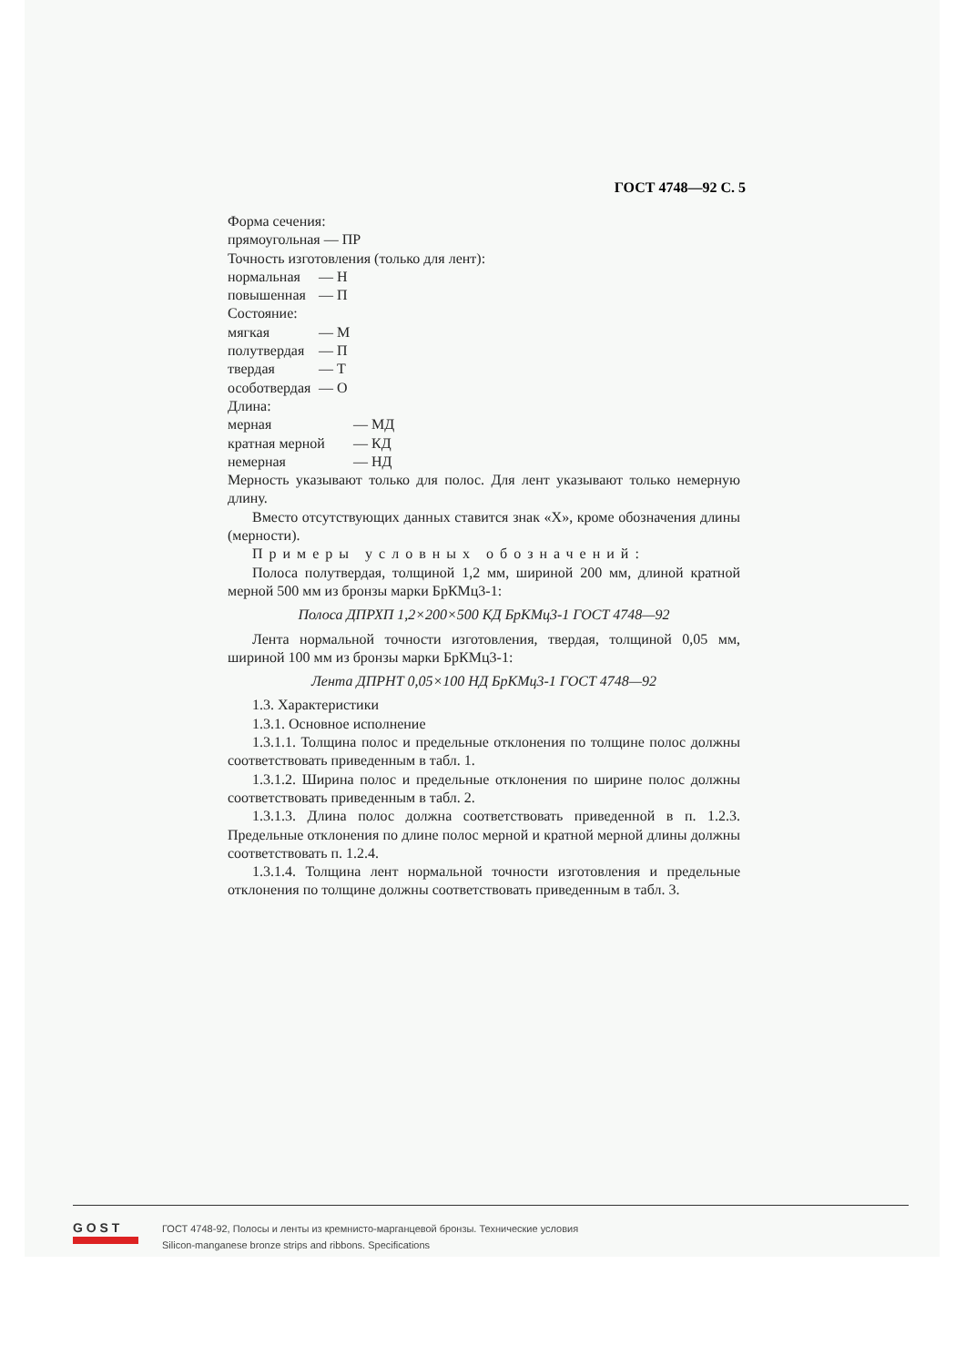ГОСТ 4748—92 С. 5
Форма сечения:
прямоугольная — ПР
Точность изготовления (только для лент):
нормальная — Н
повышенная — П
Состояние:
мягкая — М
полутвердая — П
твердая — Т
особотвердая — О
Длина:
мерная — МД
кратная мерной — КД
немерная — НД
Мерность указывают только для полос. Для лент указывают только немерную длину.
Вместо отсутствующих данных ставится знак «Х», кроме обозначения длины (мерности).
Примеры условных обозначений:
Полоса полутвердая, толщиной 1,2 мм, шириной 200 мм, длиной кратной мерной 500 мм из бронзы марки БрКМц3-1:
Полоса ДПРХП 1,2×200×500 КД БрКМц3-1 ГОСТ 4748—92
Лента нормальной точности изготовления, твердая, толщиной 0,05 мм, шириной 100 мм из бронзы марки БрКМц3-1:
Лента ДПРНТ 0,05×100 НД БрКМц3-1 ГОСТ 4748—92
1.3. Характеристики
1.3.1. Основное исполнение
1.3.1.1. Толщина полос и предельные отклонения по толщине полос должны соответствовать приведенным в табл. 1.
1.3.1.2. Ширина полос и предельные отклонения по ширине полос должны соответствовать приведенным в табл. 2.
1.3.1.3. Длина полос должна соответствовать приведенной в п. 1.2.3. Предельные отклонения по длине полос мерной и кратной мерной длины должны соответствовать п. 1.2.4.
1.3.1.4. Толщина лент нормальной точности изготовления и предельные отклонения по толщине должны соответствовать приведенным в табл. 3.
G O S T
ГОСТ 4748-92, Полосы и ленты из кремнисто-марганцевой бронзы. Технические условия
Silicon-manganese bronze strips and ribbons. Specifications